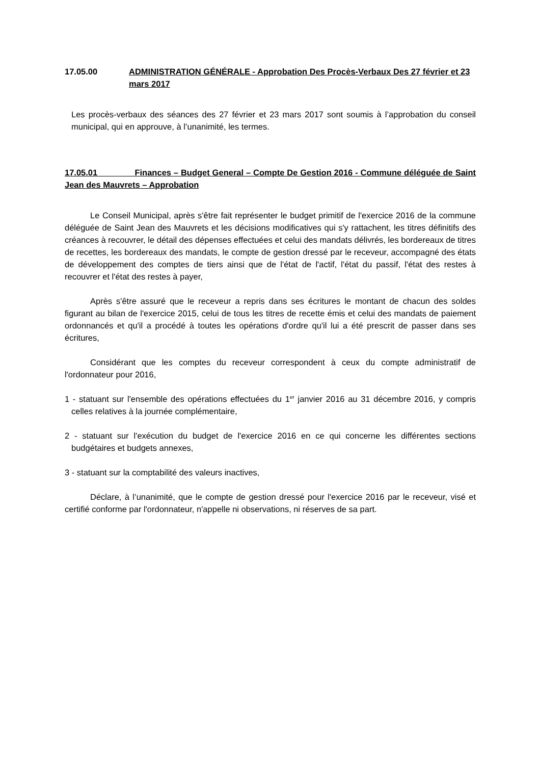17.05.00 ADMINISTRATION GÉNÉRALE - Approbation Des Procès-Verbaux Des 27 février et 23 mars 2017
Les procès-verbaux des séances des 27 février et 23 mars 2017 sont soumis à l’approbation du conseil municipal, qui en approuve, à l’unanimité, les termes.
17.05.01 Finances – Budget General – Compte De Gestion 2016 - Commune déléguée de Saint Jean des Mauvrets – Approbation
Le Conseil Municipal, après s'être fait représenter le budget primitif de l'exercice 2016 de la commune déléguée de Saint Jean des Mauvrets et les décisions modificatives qui s'y rattachent, les titres définitifs des créances à recouvrer, le détail des dépenses effectuées et celui des mandats délivrés, les bordereaux de titres de recettes, les bordereaux des mandats, le compte de gestion dressé par le receveur, accompagné des états de développement des comptes de tiers ainsi que de l'état de l'actif, l'état du passif, l'état des restes à recouvrer et l'état des restes à payer,
Après s'être assuré que le receveur a repris dans ses écritures le montant de chacun des soldes figurant au bilan de l'exercice 2015, celui de tous les titres de recette émis et celui des mandats de paiement ordonnancés et qu'il a procédé à toutes les opérations d'ordre qu'il lui a été prescrit de passer dans ses écritures,
Considérant que les comptes du receveur correspondent à ceux du compte administratif de l'ordonnateur pour 2016,
1 - statuant sur l'ensemble des opérations effectuées du 1<sup>er</sup> janvier 2016 au 31 décembre 2016, y compris celles relatives à la journée complémentaire,
2 - statuant sur l'exécution du budget de l'exercice 2016 en ce qui concerne les différentes sections budgétaires et budgets annexes,
3 - statuant sur la comptabilité des valeurs inactives,
Déclare, à l’unanimité, que le compte de gestion dressé pour l'exercice 2016 par le receveur, visé et certifié conforme par l'ordonnateur, n'appelle ni observations, ni réserves de sa part.